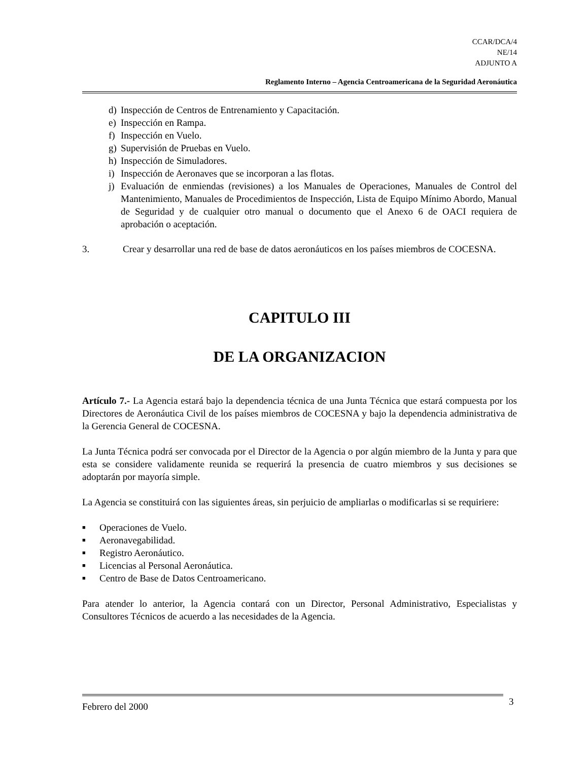CCAR/DCA/4
NE/14
ADJUNTO A
Reglamento Interno – Agencia Centroamericana de la Seguridad Aeronáutica
d) Inspección de Centros de Entrenamiento y Capacitación.
e) Inspección en Rampa.
f) Inspección en Vuelo.
g) Supervisión de Pruebas en Vuelo.
h) Inspección de Simuladores.
i) Inspección de Aeronaves que se incorporan a las flotas.
j) Evaluación de enmiendas (revisiones) a los Manuales de Operaciones, Manuales de Control del Mantenimiento, Manuales de Procedimientos de Inspección, Lista de Equipo Mínimo Abordo, Manual de Seguridad y de cualquier otro manual o documento que el Anexo 6 de OACI requiera de aprobación o aceptación.
3. Crear y desarrollar una red de base de datos aeronáuticos en los países miembros de COCESNA.
CAPITULO III
DE LA ORGANIZACION
Artículo 7.- La Agencia estará bajo la dependencia técnica de una Junta Técnica que estará compuesta por los Directores de Aeronáutica Civil de los países miembros de COCESNA y bajo la dependencia administrativa de la Gerencia General de COCESNA.
La Junta Técnica podrá ser convocada por el Director de la Agencia o por algún miembro de la Junta y para que esta se considere validamente reunida se requerirá la presencia de cuatro miembros y sus decisiones se adoptarán por mayoría simple.
La Agencia se constituirá con las siguientes áreas, sin perjuicio de ampliarlas o modificarlas si se requiriere:
■ Operaciones de Vuelo.
■ Aeronavegabilidad.
■ Registro Aeronáutico.
■ Licencias al Personal Aeronáutica.
■ Centro de Base de Datos Centroamericano.
Para atender lo anterior, la Agencia contará con un Director, Personal Administrativo, Especialistas y Consultores Técnicos de acuerdo a las necesidades de la Agencia.
Febrero del 2000 3